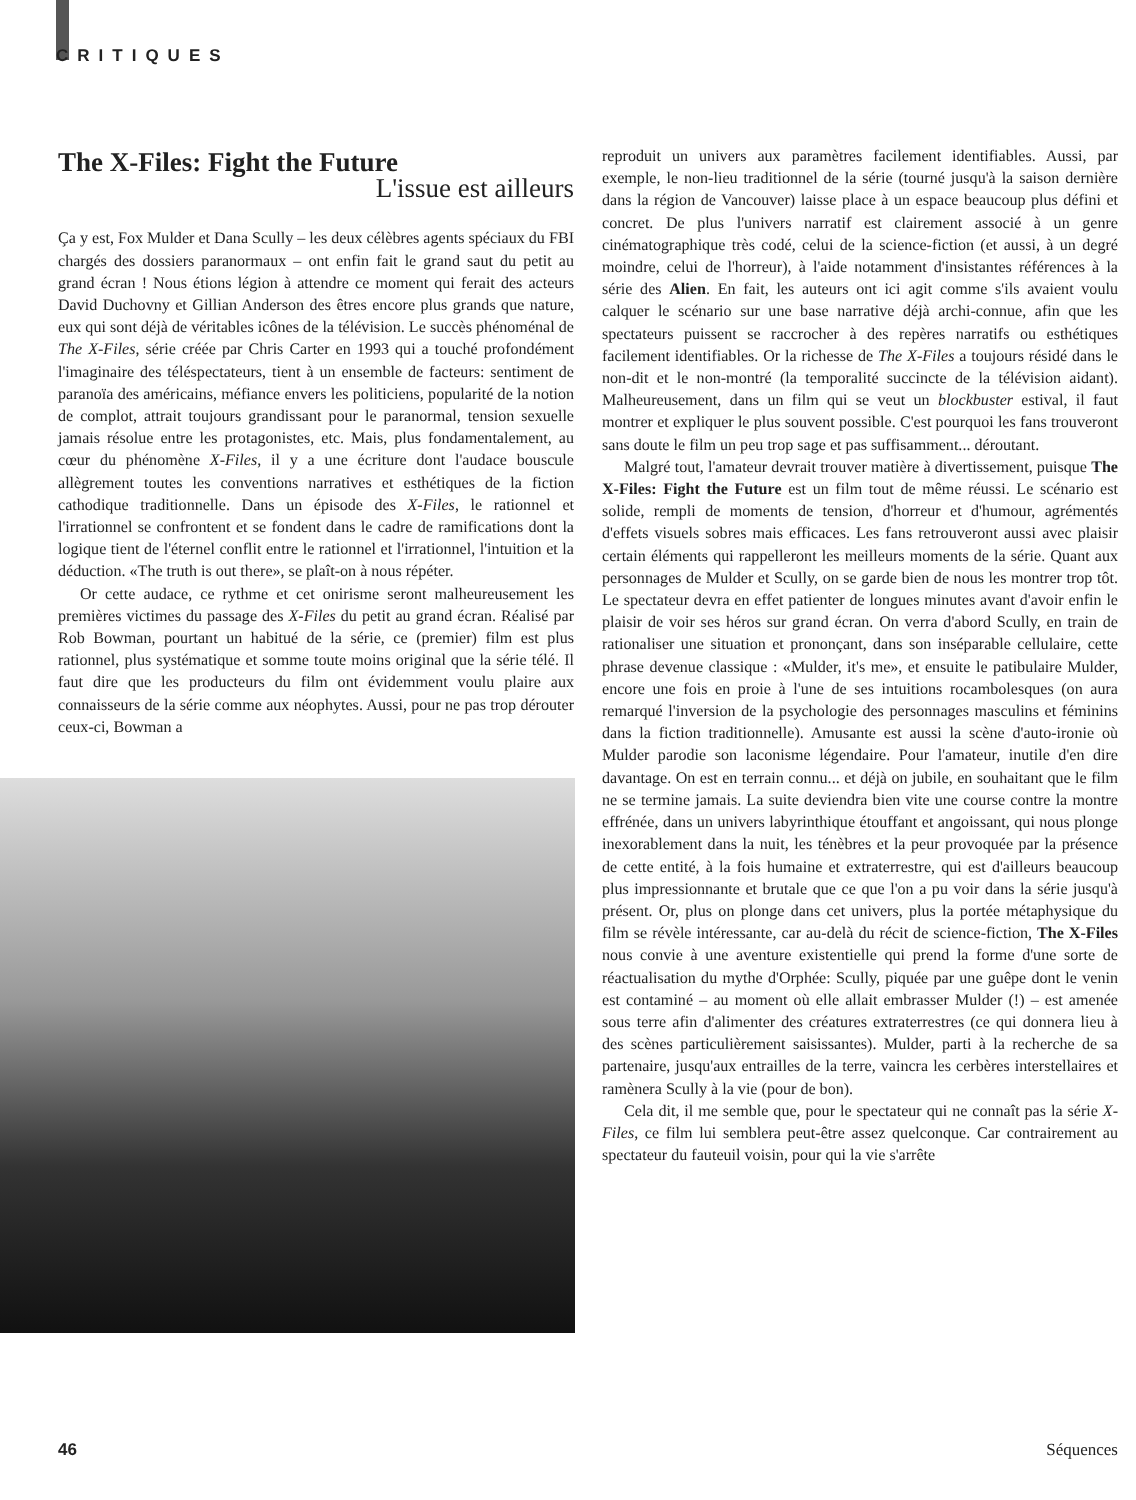CRITIQUES
The X-Files: Fight the Future
L'issue est ailleurs
Ça y est, Fox Mulder et Dana Scully – les deux célèbres agents spéciaux du FBI chargés des dossiers paranormaux – ont enfin fait le grand saut du petit au grand écran ! Nous étions légion à attendre ce moment qui ferait des acteurs David Duchovny et Gillian Anderson des êtres encore plus grands que nature, eux qui sont déjà de véritables icônes de la télévision. Le succès phénoménal de The X-Files, série créée par Chris Carter en 1993 qui a touché profondément l'imaginaire des téléspectateurs, tient à un ensemble de facteurs: sentiment de paranoïa des américains, méfiance envers les politiciens, popularité de la notion de complot, attrait toujours grandissant pour le paranormal, tension sexuelle jamais résolue entre les protagonistes, etc. Mais, plus fondamentalement, au cœur du phénomène X-Files, il y a une écriture dont l'audace bouscule allègrement toutes les conventions narratives et esthétiques de la fiction cathodique traditionnelle. Dans un épisode des X-Files, le rationnel et l'irrationnel se confrontent et se fondent dans le cadre de ramifications dont la logique tient de l'éternel conflit entre le rationnel et l'irrationnel, l'intuition et la déduction. «The truth is out there», se plaît-on à nous répéter.
Or cette audace, ce rythme et cet onirisme seront malheureusement les premières victimes du passage des X-Files du petit au grand écran. Réalisé par Rob Bowman, pourtant un habitué de la série, ce (premier) film est plus rationnel, plus systématique et somme toute moins original que la série télé. Il faut dire que les producteurs du film ont évidemment voulu plaire aux connaisseurs de la série comme aux néophytes. Aussi, pour ne pas trop dérouter ceux-ci, Bowman a
reproduit un univers aux paramètres facilement identifiables. Aussi, par exemple, le non-lieu traditionnel de la série (tourné jusqu'à la saison dernière dans la région de Vancouver) laisse place à un espace beaucoup plus défini et concret. De plus l'univers narratif est clairement associé à un genre cinématographique très codé, celui de la science-fiction (et aussi, à un degré moindre, celui de l'horreur), à l'aide notamment d'insistantes références à la série des Alien. En fait, les auteurs ont ici agit comme s'ils avaient voulu calquer le scénario sur une base narrative déjà archi-connue, afin que les spectateurs puissent se raccrocher à des repères narratifs ou esthétiques facilement identifiables. Or la richesse de The X-Files a toujours résidé dans le non-dit et le non-montré (la temporalité succincte de la télévision aidant). Malheureusement, dans un film qui se veut un blockbuster estival, il faut montrer et expliquer le plus souvent possible. C'est pourquoi les fans trouveront sans doute le film un peu trop sage et pas suffisamment... déroutant.
Malgré tout, l'amateur devrait trouver matière à divertissement, puisque The X-Files: Fight the Future est un film tout de même réussi. Le scénario est solide, rempli de moments de tension, d'horreur et d'humour, agrémentés d'effets visuels sobres mais efficaces. Les fans retrouveront aussi avec plaisir certain éléments qui rappelleront les meilleurs moments de la série. Quant aux personnages de Mulder et Scully, on se garde bien de nous les montrer trop tôt. Le spectateur devra en effet patienter de longues minutes avant d'avoir enfin le plaisir de voir ses héros sur grand écran. On verra d'abord Scully, en train de rationaliser une situation et prononçant, dans son inséparable cellulaire, cette phrase devenue classique : «Mulder, it's me», et ensuite le patibulaire Mulder, encore une fois en proie à l'une de ses intuitions rocambolesques (on aura remarqué l'inversion de la psychologie des personnages masculins et féminins dans la fiction traditionnelle). Amusante est aussi la scène d'auto-ironie où Mulder parodie son laconisme légendaire. Pour l'amateur, inutile d'en dire davantage. On est en terrain connu... et déjà on jubile, en souhaitant que le film ne se termine jamais. La suite deviendra bien vite une course contre la montre effrénée, dans un univers labyrinthique étouffant et angoissant, qui nous plonge inexorablement dans la nuit, les ténèbres et la peur provoquée par la présence de cette entité, à la fois humaine et extraterrestre, qui est d'ailleurs beaucoup plus impressionnante et brutale que ce que l'on a pu voir dans la série jusqu'à présent. Or, plus on plonge dans cet univers, plus la portée métaphysique du film se révèle intéressante, car au-delà du récit de science-fiction, The X-Files nous convie à une aventure existentielle qui prend la forme d'une sorte de réactualisation du mythe d'Orphée: Scully, piquée par une guêpe dont le venin est contaminé – au moment où elle allait embrasser Mulder (!) – est amenée sous terre afin d'alimenter des créatures extraterrestres (ce qui donnera lieu à des scènes particulièrement saisissantes). Mulder, parti à la recherche de sa partenaire, jusqu'aux entrailles de la terre, vaincra les cerbères interstellaires et ramènera Scully à la vie (pour de bon).
Cela dit, il me semble que, pour le spectateur qui ne connaît pas la série X-Files, ce film lui semblera peut-être assez quelconque. Car contrairement au spectateur du fauteuil voisin, pour qui la vie s'arrête
46 Séquences